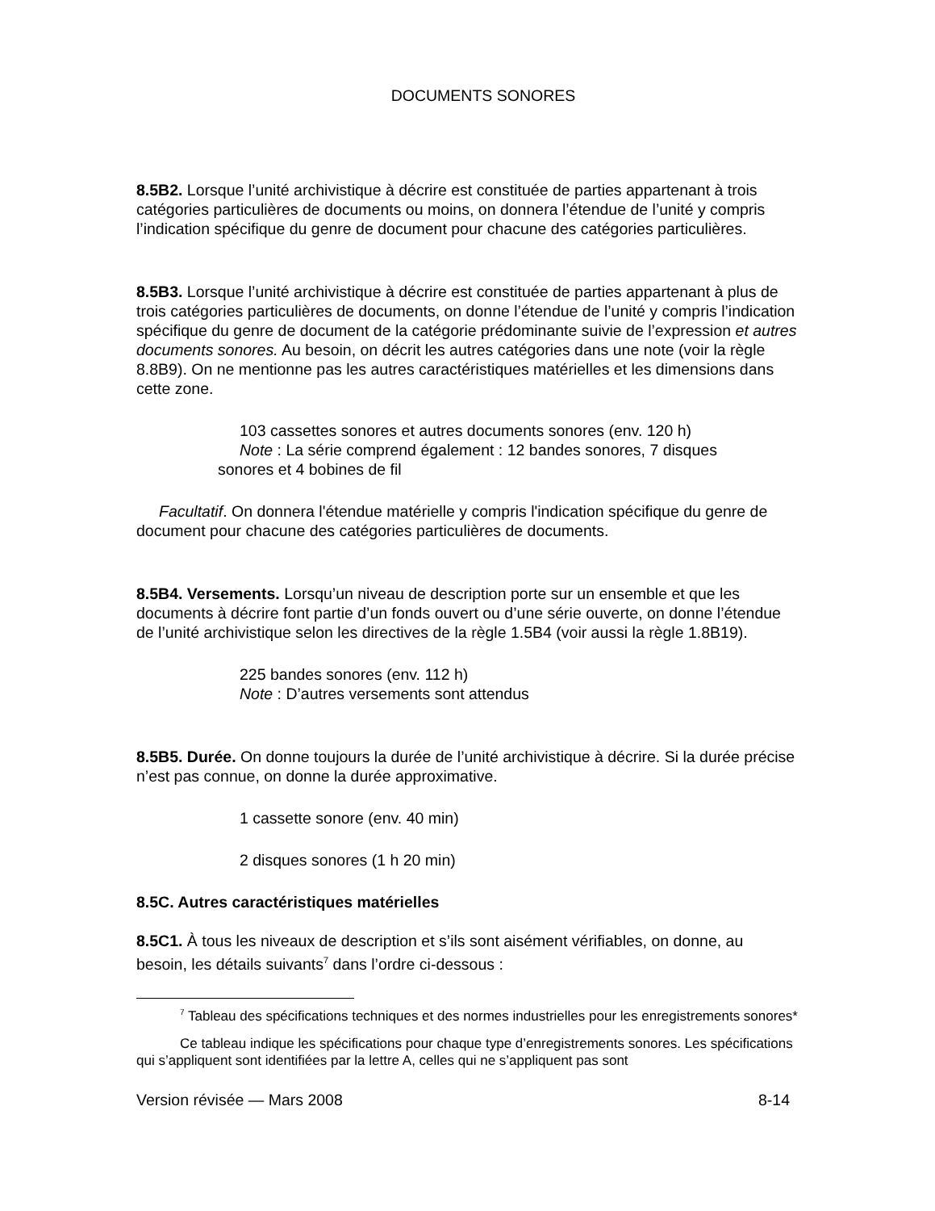DOCUMENTS SONORES
8.5B2. Lorsque l’unité archivistique à décrire est constituée de parties appartenant à trois catégories particulières de documents ou moins, on donnera l’étendue de l’unité y compris l’indication spécifique du genre de document pour chacune des catégories particulières.
8.5B3. Lorsque l’unité archivistique à décrire est constituée de parties appartenant à plus de trois catégories particulières de documents, on donne l’étendue de l’unité y compris l’indication spécifique du genre de document de la catégorie prédominante suivie de l’expression et autres documents sonores. Au besoin, on décrit les autres catégories dans une note (voir la règle 8.8B9). On ne mentionne pas les autres caractéristiques matérielles et les dimensions dans cette zone.
103 cassettes sonores et autres documents sonores (env. 120 h)
Note : La série comprend également : 12 bandes sonores, 7 disques
sonores et 4 bobines de fil
Facultatif. On donnera l'étendue matérielle y compris l'indication spécifique du genre de document pour chacune des catégories particulières de documents.
8.5B4. Versements. Lorsqu’un niveau de description porte sur un ensemble et que les documents à décrire font partie d’un fonds ouvert ou d’une série ouverte, on donne l’étendue de l’unité archivistique selon les directives de la règle 1.5B4 (voir aussi la règle 1.8B19).
225 bandes sonores (env. 112 h)
Note : D’autres versements sont attendus
8.5B5. Durée. On donne toujours la durée de l’unité archivistique à décrire. Si la durée précise n’est pas connue, on donne la durée approximative.
1 cassette sonore (env. 40 min)
2 disques sonores (1 h 20 min)
8.5C. Autres caractéristiques matérielles
8.5C1. À tous les niveaux de description et s’ils sont aisément vérifiables, on donne, au besoin, les détails suivants<sup>7</sup> dans l’ordre ci-dessous :
<sup>7</sup> Tableau des spécifications techniques et des normes industrielles pour les enregistrements sonores*
Ce tableau indique les spécifications pour chaque type d’enregistrements sonores. Les spécifications qui s’appliquent sont identifiées par la lettre A, celles qui ne s’appliquent pas sont
Version révisée — Mars 2008 8-14